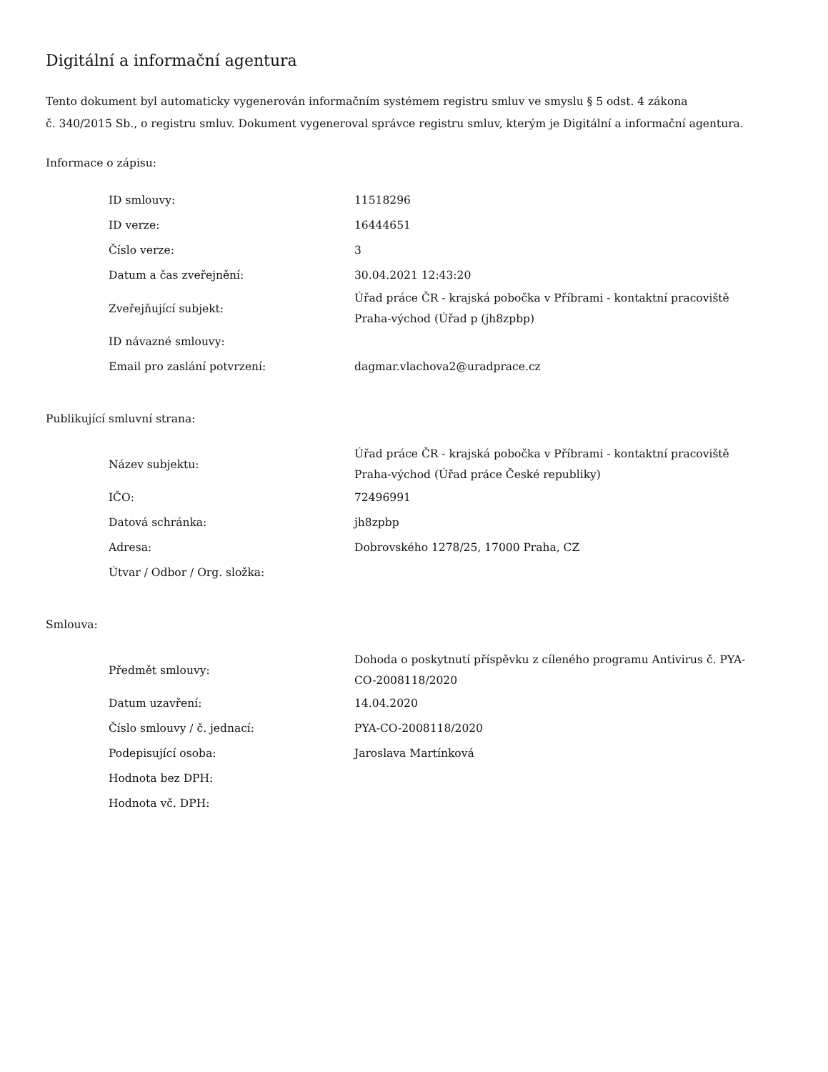Digitální a informační agentura
Tento dokument byl automaticky vygenerován informačním systémem registru smluv ve smyslu § 5 odst. 4 zákona
č. 340/2015 Sb., o registru smluv. Dokument vygeneroval správce registru smluv, kterým je Digitální a informační agentura.
Informace o zápisu:
| ID smlouvy: | 11518296 |
| ID verze: | 16444651 |
| Číslo verze: | 3 |
| Datum a čas zveřejnění: | 30.04.2021 12:43:20 |
| Zveřejňující subjekt: | Úřad práce ČR - krajská pobočka v Příbrami - kontaktní pracoviště Praha-východ (Úřad p (jh8zpbp) |
| ID návazné smlouvy: | |
| Email pro zaslání potvrzení: | dagmar.vlachova2@uradprace.cz |
Publikující smluvní strana:
| Název subjektu: | Úřad práce ČR - krajská pobočka v Příbrami - kontaktní pracoviště Praha-východ (Úřad práce České republiky) |
| IČO: | 72496991 |
| Datová schránka: | jh8zpbp |
| Adresa: | Dobrovského 1278/25, 17000 Praha, CZ |
| Útvar / Odbor / Org. složka: | |
Smlouva:
| Předmět smlouvy: | Dohoda o poskytnutí příspěvku z cíleného programu Antivirus č. PYA-CO-2008118/2020 |
| Datum uzavření: | 14.04.2020 |
| Číslo smlouvy / č. jednací: | PYA-CO-2008118/2020 |
| Podepisující osoba: | Jaroslava Martínková |
| Hodnota bez DPH: | |
| Hodnota vč. DPH: | |